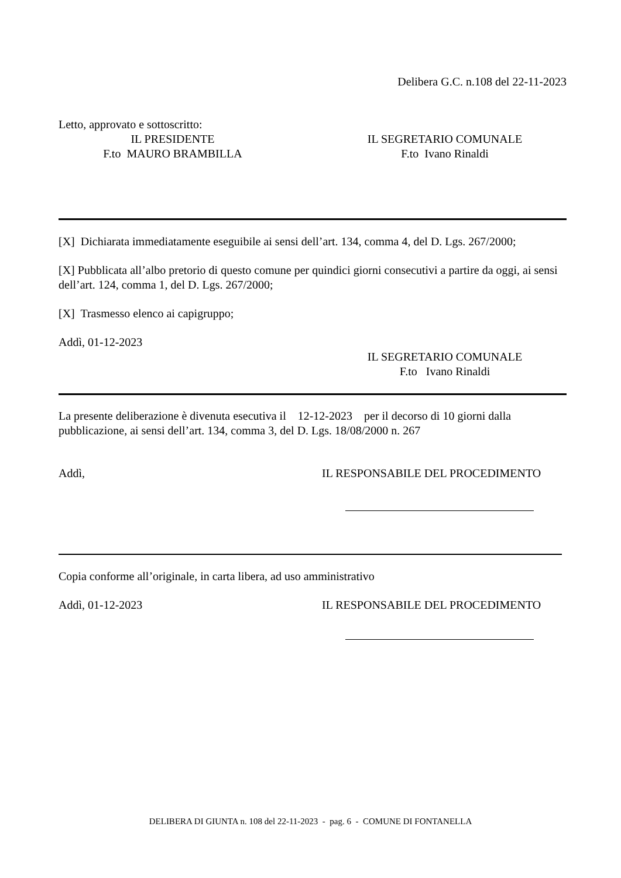Delibera G.C. n.108 del 22-11-2023
Letto, approvato e sottoscritto:
IL PRESIDENTE
F.to MAURO BRAMBILLA
IL SEGRETARIO COMUNALE
F.to Ivano Rinaldi
[X] Dichiarata immediatamente eseguibile ai sensi dell’art. 134, comma 4, del D. Lgs. 267/2000;
[X] Pubblicata all’albo pretorio di questo comune per quindici giorni consecutivi a partire da oggi, ai sensi dell’art. 124, comma 1, del D. Lgs. 267/2000;
[X] Trasmesso elenco ai capigruppo;
Addì, 01-12-2023
IL SEGRETARIO COMUNALE
F.to Ivano Rinaldi
La presente deliberazione è divenuta esecutiva il 12-12-2023 per il decorso di 10 giorni dalla pubblicazione, ai sensi dell’art. 134, comma 3, del D. Lgs. 18/08/2000 n. 267
Addì, IL RESPONSABILE DEL PROCEDIMENTO
Copia conforme all’originale, in carta libera, ad uso amministrativo
Addì, 01-12-2023 IL RESPONSABILE DEL PROCEDIMENTO
DELIBERA DI GIUNTA n. 108 del 22-11-2023 - pag. 6 - COMUNE DI FONTANELLA